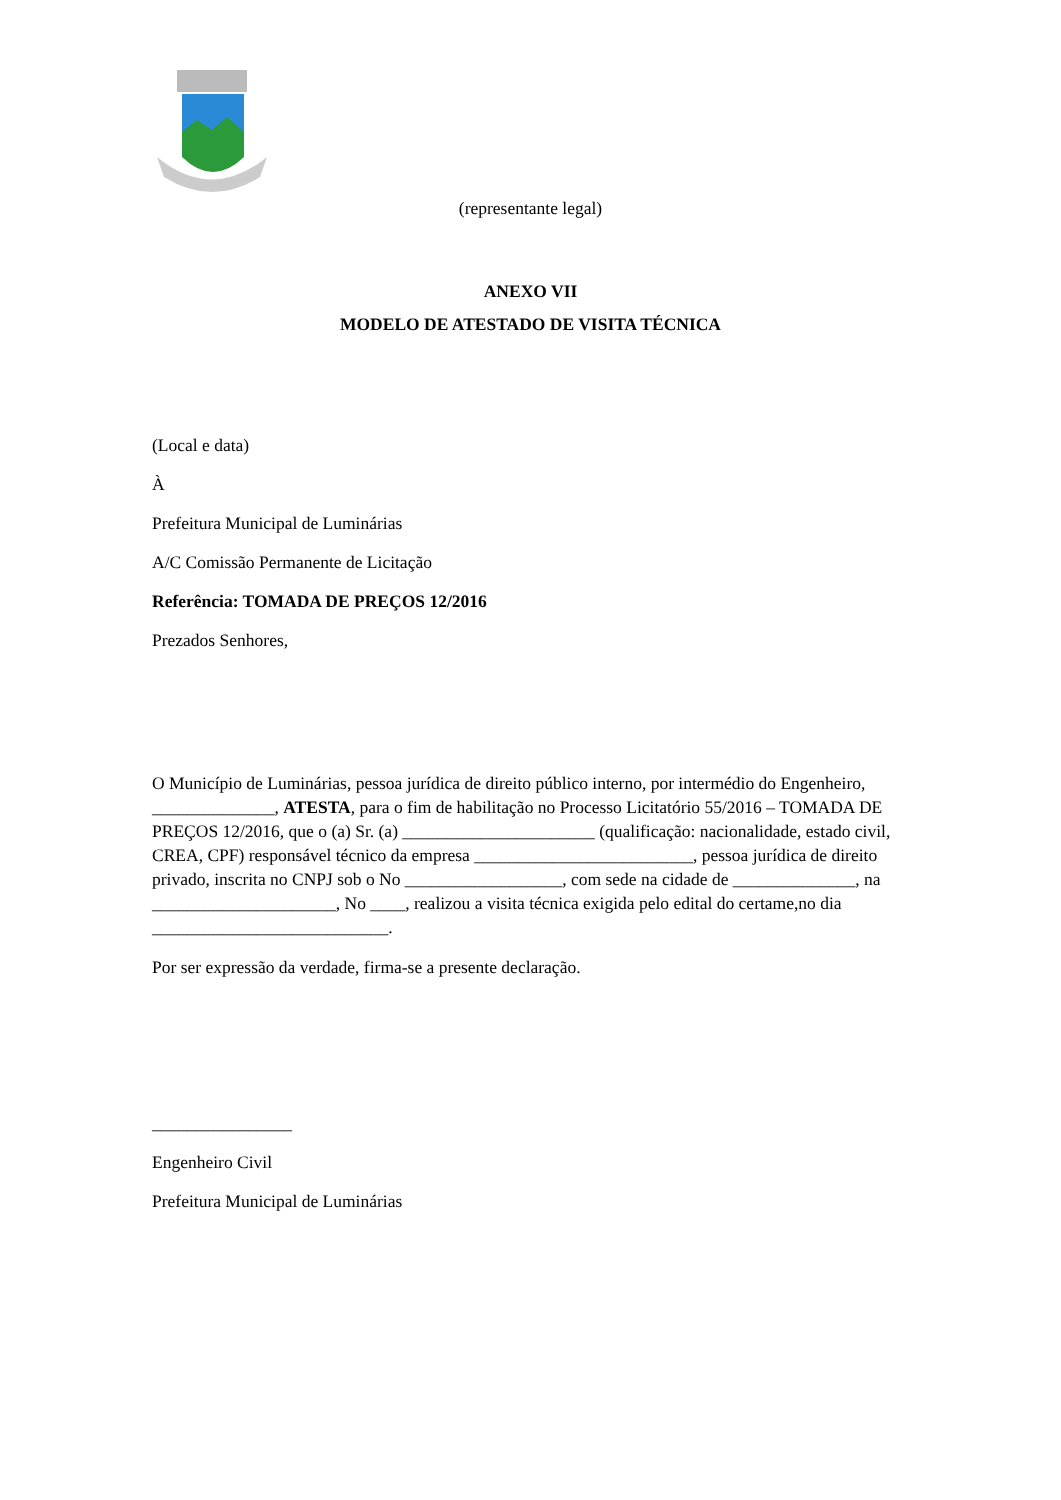(representante legal)
ANEXO VII
MODELO DE ATESTADO DE VISITA TÉCNICA
(Local e data)
À
Prefeitura Municipal de Luminárias
A/C Comissão Permanente de Licitação
Referência: TOMADA DE PREÇOS 12/2016
Prezados Senhores,
O Município de Luminárias, pessoa jurídica de direito público interno, por intermédio do Engenheiro, ______________, ATESTA, para o fim de habilitação no Processo Licitatório 55/2016 – TOMADA DE PREÇOS 12/2016, que o (a) Sr. (a) ______________________ (qualificação: nacionalidade, estado civil, CREA, CPF) responsável técnico da empresa _________________________, pessoa jurídica de direito privado, inscrita no CNPJ sob o No __________________, com sede na cidade de ______________, na _____________________, No ____, realizou a visita técnica exigida pelo edital do certame,no dia ___________________________.
Por ser expressão da verdade, firma-se a presente declaração.
________________
Engenheiro Civil
Prefeitura Municipal de Luminárias